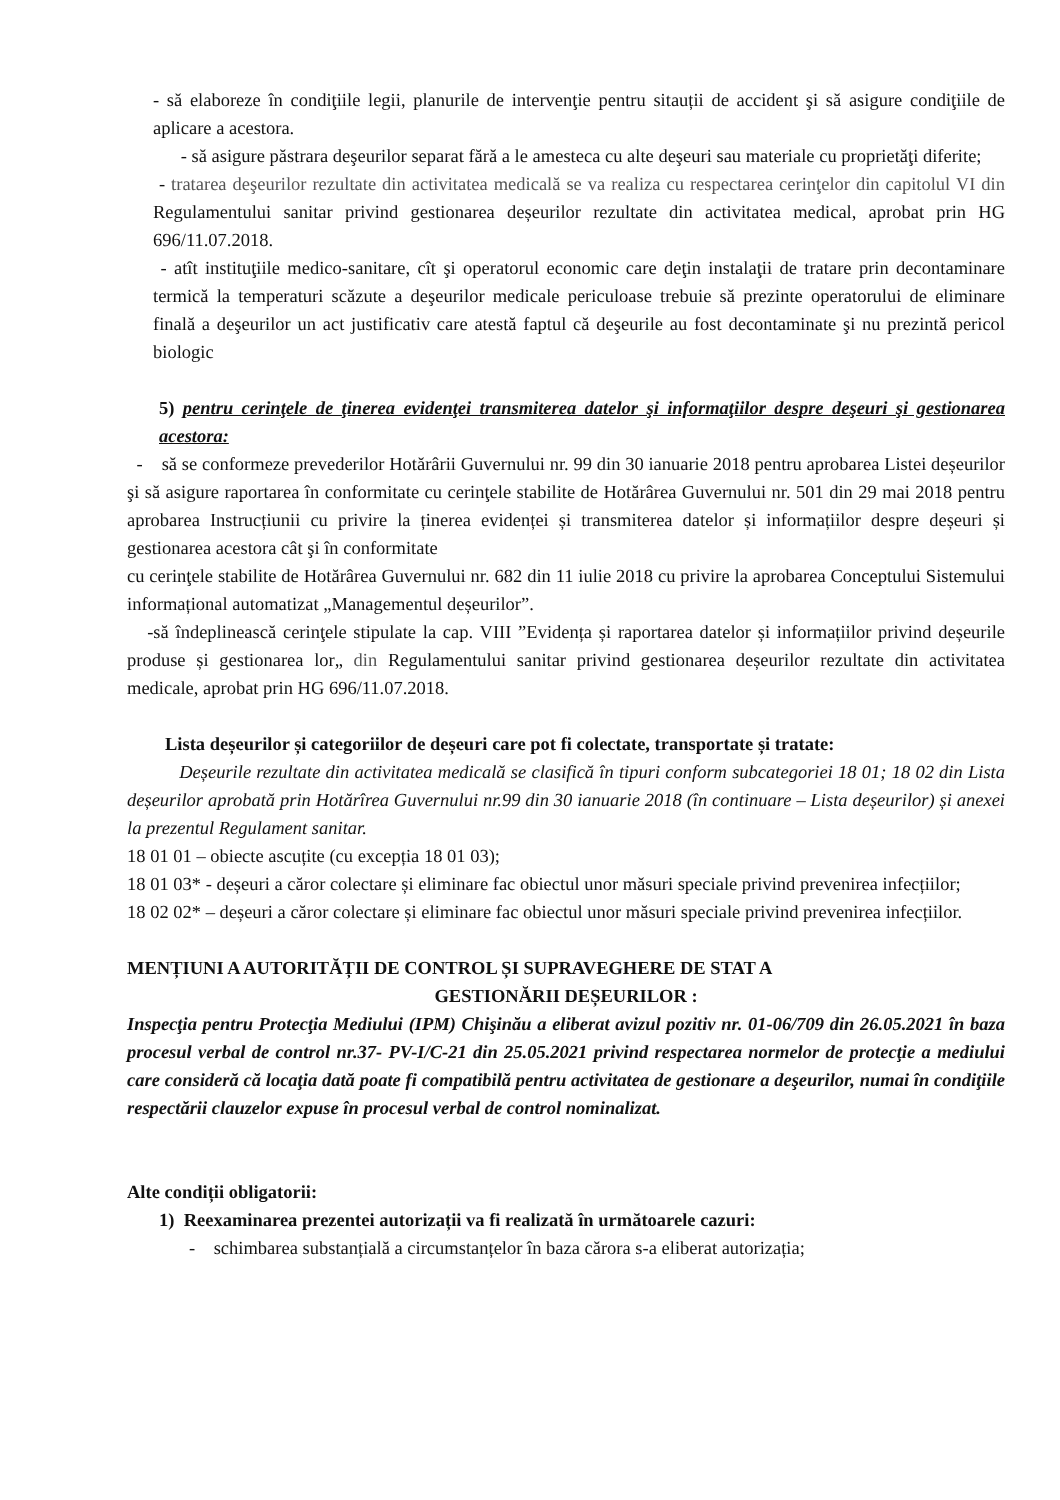- să elaboreze în condiţiile legii, planurile de intervenţie pentru sitauții de accident şi să asigure condiţiile de aplicare a acestora.
- să asigure păstrara deşeurilor separat fără a le amesteca cu alte deşeuri sau materiale cu proprietăţi diferite;
- tratarea deşeurilor rezultate din activitatea medicală se va realiza cu respectarea cerinţelor din capitolul VI din Regulamentului sanitar privind gestionarea deșeurilor rezultate din activitatea medical, aprobat prin HG 696/11.07.2018.
- atît instituţiile medico-sanitare, cît şi operatorul economic care deţin instalaţii de tratare prin decontaminare termică la temperaturi scăzute a deşeurilor medicale periculoase trebuie să prezinte operatorului de eliminare finală a deşeurilor un act justificativ care atestă faptul că deşeurile au fost decontaminate şi nu prezintă pericol biologic
5) pentru cerinţele de ţinerea evidenţei transmiterea datelor şi informaţiilor despre deşeuri şi gestionarea acestora:
- să se conformeze prevederilor Hotărârii Guvernului nr. 99 din 30 ianuarie 2018 pentru aprobarea Listei deșeurilor şi să asigure raportarea în conformitate cu cerinţele stabilite de Hotărârea Guvernului nr. 501 din 29 mai 2018 pentru aprobarea Instrucțiunii cu privire la ținerea evidenței și transmiterea datelor și informațiilor despre deșeuri și gestionarea acestora cât şi în conformitate
cu cerinţele stabilite de Hotărârea Guvernului nr. 682 din 11 iulie 2018 cu privire la aprobarea Conceptului Sistemului informațional automatizat „Managementul deșeurilor”.
-să îndeplinească cerinţele stipulate la cap. VIII ”Evidența și raportarea datelor și informațiilor privind deșeurile produse și gestionarea lor„ din Regulamentului sanitar privind gestionarea deșeurilor rezultate din activitatea medicale, aprobat prin HG 696/11.07.2018.
Lista deșeurilor și categoriilor de deșeuri care pot fi colectate, transportate și tratate:
Deșeurile rezultate din activitatea medicală se clasifică în tipuri conform subcategoriei 18 01; 18 02 din Lista deșeurilor aprobată prin Hotărîrea Guvernului nr.99 din 30 ianuarie 2018 (în continuare – Lista deșeurilor) și anexei la prezentul Regulament sanitar.
18 01 01 – obiecte ascuțite (cu excepția 18 01 03);
18 01 03* - deșeuri a căror colectare și eliminare fac obiectul unor măsuri speciale privind prevenirea infecțiilor;
18 02 02* – deșeuri a căror colectare și eliminare fac obiectul unor măsuri speciale privind prevenirea infecțiilor.
MENȚIUNI A AUTORITĂȚII DE CONTROL ȘI SUPRAVEGHERE DE STAT A
GESTIONĂRII DEȘEURILOR :
Inspecţia pentru Protecţia Mediului (IPM) Chişinău a eliberat avizul pozitiv nr. 01-06/709 din 26.05.2021 în baza procesul verbal de control nr.37- PV-I/C-21 din 25.05.2021 privind respectarea normelor de protecţie a mediului care consideră că locaţia dată poate fi compatibilă pentru activitatea de gestionare a deşeurilor, numai în condiţiile respectării clauzelor expuse în procesul verbal de control nominalizat.
Alte condiții obligatorii:
1) Reexaminarea prezentei autorizații va fi realizată în următoarele cazuri:
- schimbarea substanțială a circumstanțelor în baza cărora s-a eliberat autorizația;